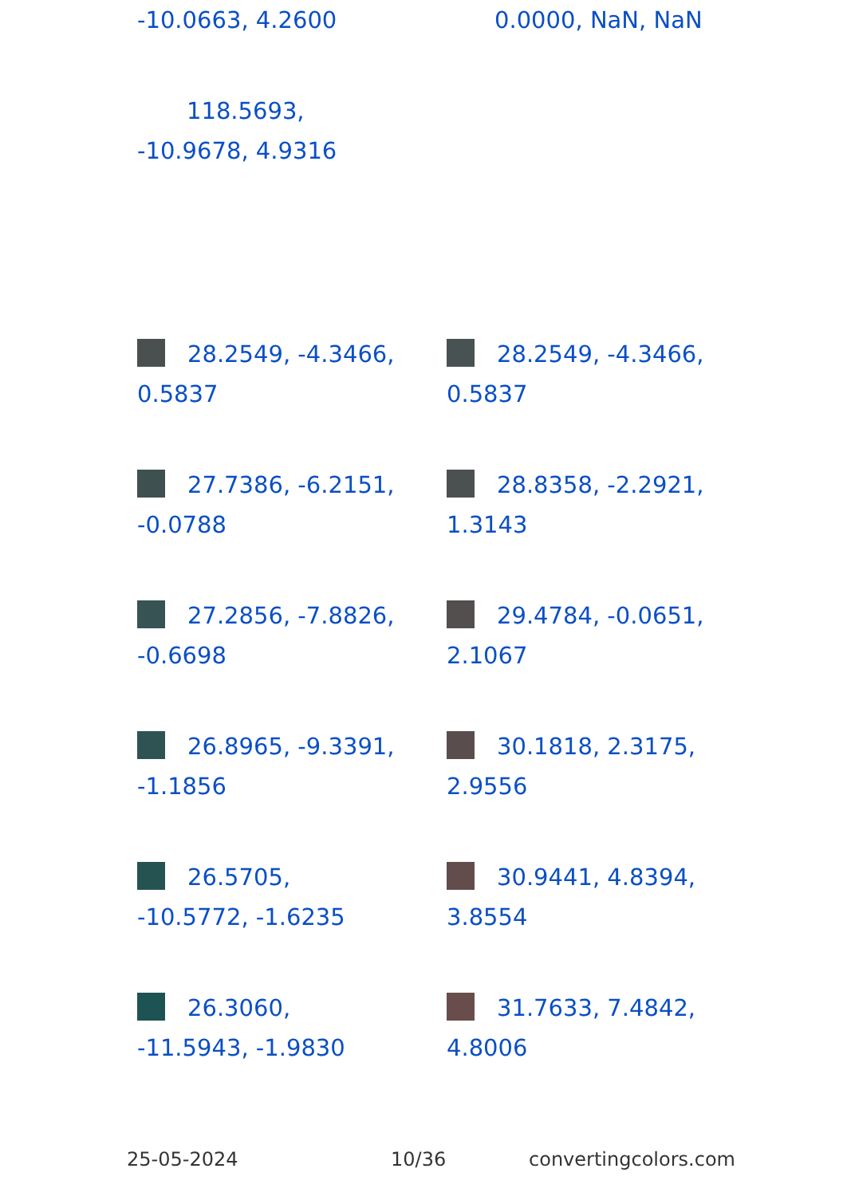-10.0663, 4.2600 0.0000, NaN, NaN
118.5693,
-10.9678, 4.9316
28.2549, -4.3466, 0.5837
28.2549, -4.3466, 0.5837
27.7386, -6.2151, -0.0788
28.8358, -2.2921, 1.3143
27.2856, -7.8826, -0.6698
29.4784, -0.0651, 2.1067
26.8965, -9.3391, -1.1856
30.1818, 2.3175, 2.9556
26.5705, -10.5772, -1.6235
30.9441, 4.8394, 3.8554
26.3060, -11.5943, -1.9830
31.7633, 7.4842, 4.8006
25-05-2024 10/36 convertingcolors.com